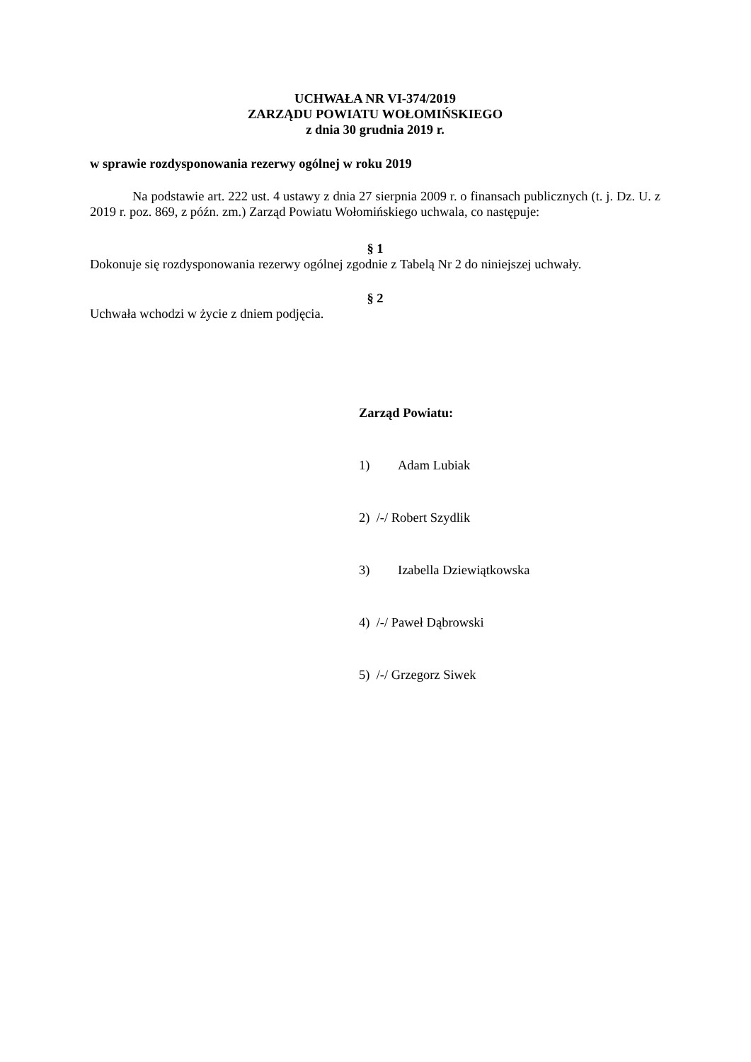UCHWAŁA NR VI-374/2019
ZARZĄDU POWIATU WOŁOMIŃSKIEGO
z dnia 30 grudnia 2019 r.
w sprawie rozdysponowania rezerwy ogólnej w roku 2019
Na podstawie art. 222 ust. 4 ustawy z dnia 27 sierpnia 2009 r. o finansach publicznych (t. j. Dz. U. z 2019 r. poz. 869, z późn. zm.) Zarząd Powiatu Wołomińskiego uchwala, co następuje:
§ 1
Dokonuje się rozdysponowania rezerwy ogólnej zgodnie z Tabelą Nr 2 do niniejszej uchwały.
§ 2
Uchwała wchodzi w życie z dniem podjęcia.
Zarząd Powiatu:
1) Adam Lubiak
2) /-/ Robert Szydlik
3) Izabella Dziewiątkowska
4) /-/ Paweł Dąbrowski
5) /-/ Grzegorz Siwek